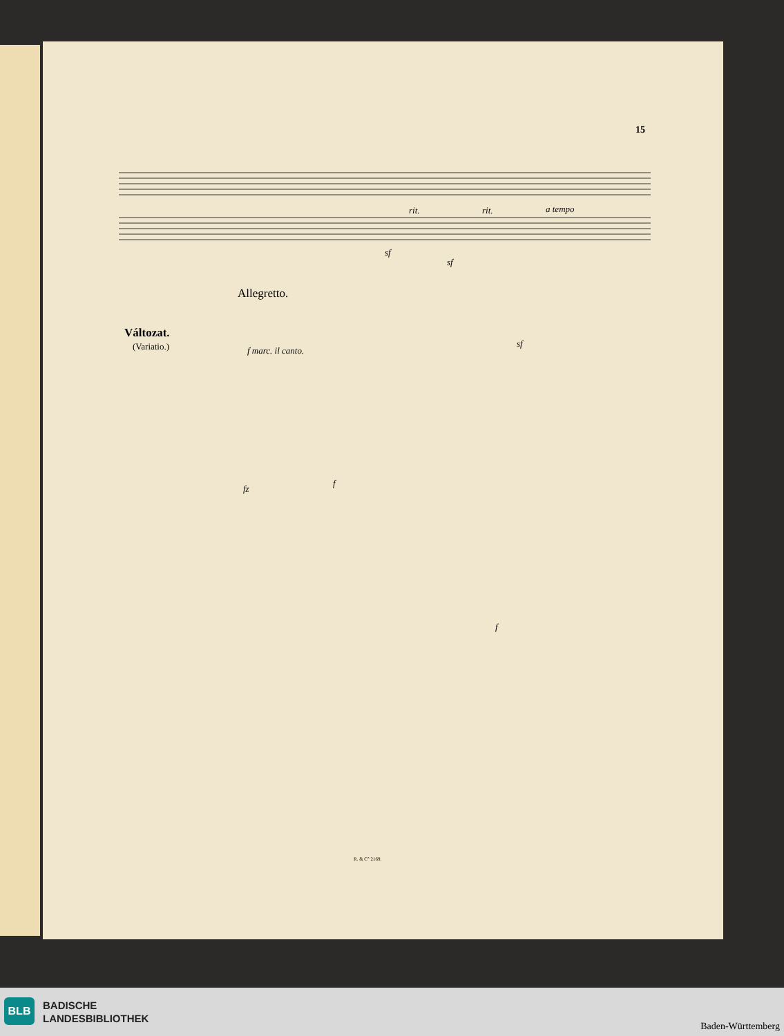15
rit. rit. a tempo
sf
sf
Allegretto.
Változat.
(Variatio.) f marc. il canto.
sf
fz
f
f
R. & C° 2169.
BLB
BADISCHE
LANDESBIBLIOTHEK
Baden-Württemberg